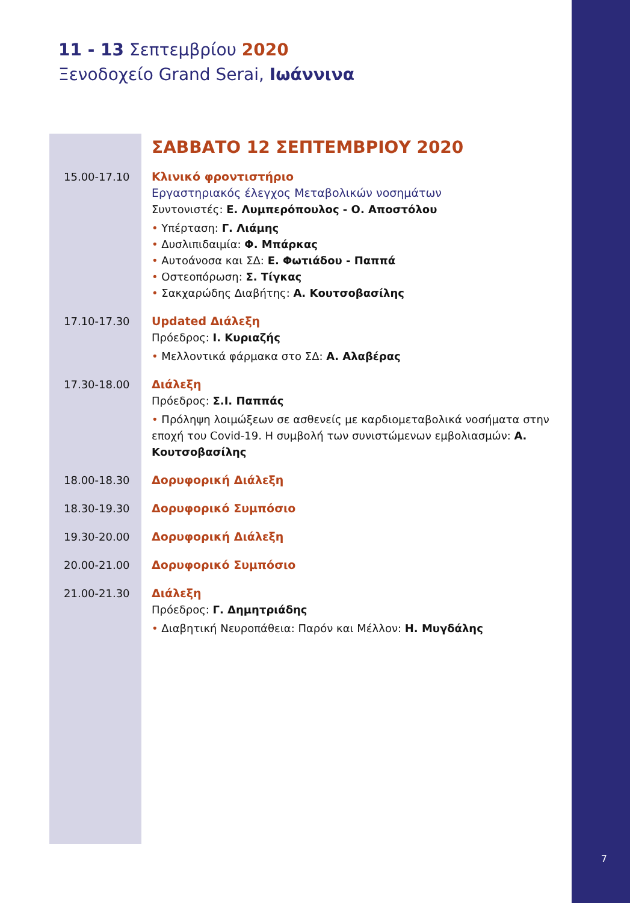11 - 13 Σεπτεμβρίου 2020
Ξενοδοχείο Grand Serai, Ιωάννινα
ΣΑΒΒΑΤΟ 12 ΣΕΠΤΕΜΒΡΙΟΥ 2020
| 15.00-17.10 | Κλινικό φροντιστήριο Εργαστηριακός έλεγχος Μεταβολικών νοσημάτων Συντονιστές: Ε. Λυμπερόπουλος - Ο. Αποστόλου • Υπέρταση: Γ. Λιάμης • Δυσλιπιδαιμία: Φ. Μπάρκας • Αυτοάνοσα και ΣΔ: Ε. Φωτιάδου - Παππά • Οστεοπόρωση: Σ. Τίγκας • Σακχαρώδης Διαβήτης: Α. Κουτσοβασίλης |
| 17.10-17.30 | Updated Διάλεξη Πρόεδρος: Ι. Κυριαζής • Μελλοντικά φάρμακα στο ΣΔ: Α. Αλαβέρας |
| 17.30-18.00 | Διάλεξη Πρόεδρος: Σ.Ι. Παππάς • Πρόληψη λοιμώξεων σε ασθενείς με καρδιομεταβολικά νοσήματα στην εποχή του Covid-19. Η συμβολή των συνιστώμενων εμβολιασμών: Α. Κουτσοβασίλης |
| 18.00-18.30 | Δορυφορική Διάλεξη |
| 18.30-19.30 | Δορυφορικό Συμπόσιο |
| 19.30-20.00 | Δορυφορική Διάλεξη |
| 20.00-21.00 | Δορυφορικό Συμπόσιο |
| 21.00-21.30 | Διάλεξη Πρόεδρος: Γ. Δημητριάδης • Διαβητική Νευροπάθεια: Παρόν και Μέλλον: Η. Μυγδάλης |
7